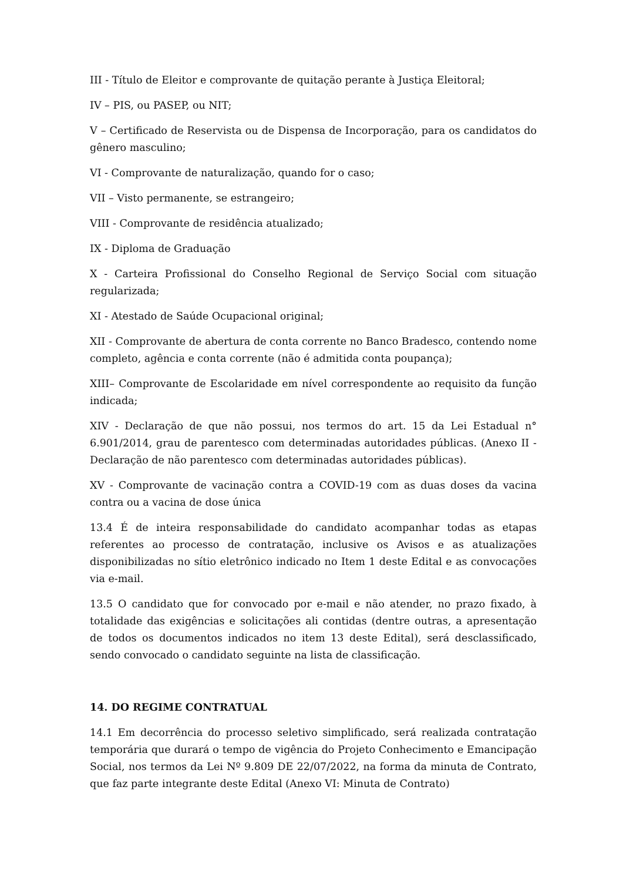III - Título de Eleitor e comprovante de quitação perante à Justiça Eleitoral;
IV – PIS, ou PASEP, ou NIT;
V – Certificado de Reservista ou de Dispensa de Incorporação, para os candidatos do gênero masculino;
VI - Comprovante de naturalização, quando for o caso;
VII – Visto permanente, se estrangeiro;
VIII - Comprovante de residência atualizado;
IX - Diploma de Graduação
X - Carteira Profissional do Conselho Regional de Serviço Social com situação regularizada;
XI - Atestado de Saúde Ocupacional original;
XII - Comprovante de abertura de conta corrente no Banco Bradesco, contendo nome completo, agência e conta corrente (não é admitida conta poupança);
XIII– Comprovante de Escolaridade em nível correspondente ao requisito da função indicada;
XIV - Declaração de que não possui, nos termos do art. 15 da Lei Estadual n° 6.901/2014, grau de parentesco com determinadas autoridades públicas. (Anexo II - Declaração de não parentesco com determinadas autoridades públicas).
XV - Comprovante de vacinação contra a COVID-19 com as duas doses da vacina contra ou a vacina de dose única
13.4 É de inteira responsabilidade do candidato acompanhar todas as etapas referentes ao processo de contratação, inclusive os Avisos e as atualizações disponibilizadas no sítio eletrônico indicado no Item 1 deste Edital e as convocações via e-mail.
13.5 O candidato que for convocado por e-mail e não atender, no prazo fixado, à totalidade das exigências e solicitações ali contidas (dentre outras, a apresentação de todos os documentos indicados no item 13 deste Edital), será desclassificado, sendo convocado o candidato seguinte na lista de classificação.
14. DO REGIME CONTRATUAL
14.1 Em decorrência do processo seletivo simplificado, será realizada contratação temporária que durará o tempo de vigência do Projeto Conhecimento e Emancipação Social, nos termos da Lei Nº 9.809 DE 22/07/2022, na forma da minuta de Contrato, que faz parte integrante deste Edital (Anexo VI: Minuta de Contrato)